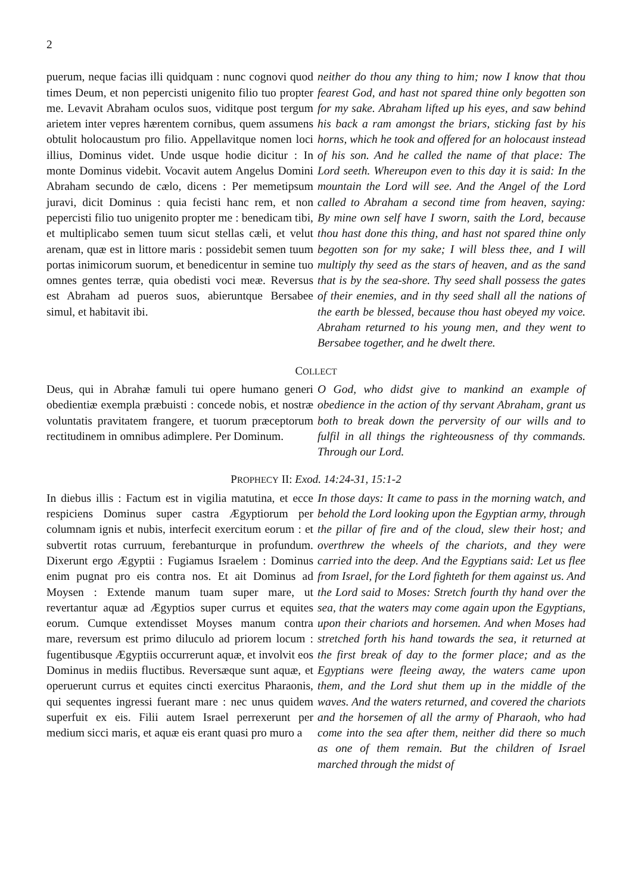2
puerum, neque facias illi quidquam : nunc cognovi quod times Deum, et non pepercisti unigenito filio tuo propter me. Levavit Abraham oculos suos, viditque post tergum arietem inter vepres hærentem cornibus, quem assumens obtulit holocaustum pro filio. Appellavitque nomen loci illius, Dominus videt. Unde usque hodie dicitur : In monte Dominus videbit. Vocavit autem Angelus Domini Abraham secundo de cælo, dicens : Per memetipsum juravi, dicit Dominus : quia fecisti hanc rem, et non pepercisti filio tuo unigenito propter me : benedicam tibi, et multiplicabo semen tuum sicut stellas cæli, et velut arenam, quæ est in littore maris : possidebit semen tuum portas inimicorum suorum, et benedicentur in semine tuo omnes gentes terræ, quia obedisti voci meæ. Reversus est Abraham ad pueros suos, abieruntque Bersabee simul, et habitavit ibi.
neither do thou any thing to him; now I know that thou fearest God, and hast not spared thine only begotten son for my sake. Abraham lifted up his eyes, and saw behind his back a ram amongst the briars, sticking fast by his horns, which he took and offered for an holocaust instead of his son. And he called the name of that place: The Lord seeth. Whereupon even to this day it is said: In the mountain the Lord will see. And the Angel of the Lord called to Abraham a second time from heaven, saying: By mine own self have I sworn, saith the Lord, because thou hast done this thing, and hast not spared thine only begotten son for my sake; I will bless thee, and I will multiply thy seed as the stars of heaven, and as the sand that is by the sea-shore. Thy seed shall possess the gates of their enemies, and in thy seed shall all the nations of the earth be blessed, because thou hast obeyed my voice. Abraham returned to his young men, and they went to Bersabee together, and he dwelt there.
COLLECT
Deus, qui in Abrahæ famuli tui opere humano generi obedientiæ exempla præbuisti : concede nobis, et nostræ voluntatis pravitatem frangere, et tuorum præceptorum rectitudinem in omnibus adimplere. Per Dominum.
O God, who didst give to mankind an example of obedience in the action of thy servant Abraham, grant us both to break down the perversity of our wills and to fulfil in all things the righteousness of thy commands. Through our Lord.
PROPHECY II: Exod. 14:24-31, 15:1-2
In diebus illis : Factum est in vigilia matutina, et ecce respiciens Dominus super castra Ægyptiorum per columnam ignis et nubis, interfecit exercitum eorum : et subvertit rotas curruum, ferebanturque in profundum. Dixerunt ergo Ægyptii : Fugiamus Israelem : Dominus enim pugnat pro eis contra nos. Et ait Dominus ad Moysen : Extende manum tuam super mare, ut revertantur aquæ ad Ægyptios super currus et equites eorum. Cumque extendisset Moyses manum contra mare, reversum est primo diluculo ad priorem locum : fugentibusque Ægyptiis occurrerunt aquæ, et involvit eos Dominus in mediis fluctibus. Reversæque sunt aquæ, et operuerunt currus et equites cincti exercitus Pharaonis, qui sequentes ingressi fuerant mare : nec unus quidem superfuit ex eis. Filii autem Israel perrexerunt per medium sicci maris, et aquæ eis erant quasi pro muro a
In those days: It came to pass in the morning watch, and behold the Lord looking upon the Egyptian army, through the pillar of fire and of the cloud, slew their host; and overthrew the wheels of the chariots, and they were carried into the deep. And the Egyptians said: Let us flee from Israel, for the Lord fighteth for them against us. And the Lord said to Moses: Stretch fourth thy hand over the sea, that the waters may come again upon the Egyptians, upon their chariots and horsemen. And when Moses had stretched forth his hand towards the sea, it returned at the first break of day to the former place; and as the Egyptians were fleeing away, the waters came upon them, and the Lord shut them up in the middle of the waves. And the waters returned, and covered the chariots and the horsemen of all the army of Pharaoh, who had come into the sea after them, neither did there so much as one of them remain. But the children of Israel marched through the midst of